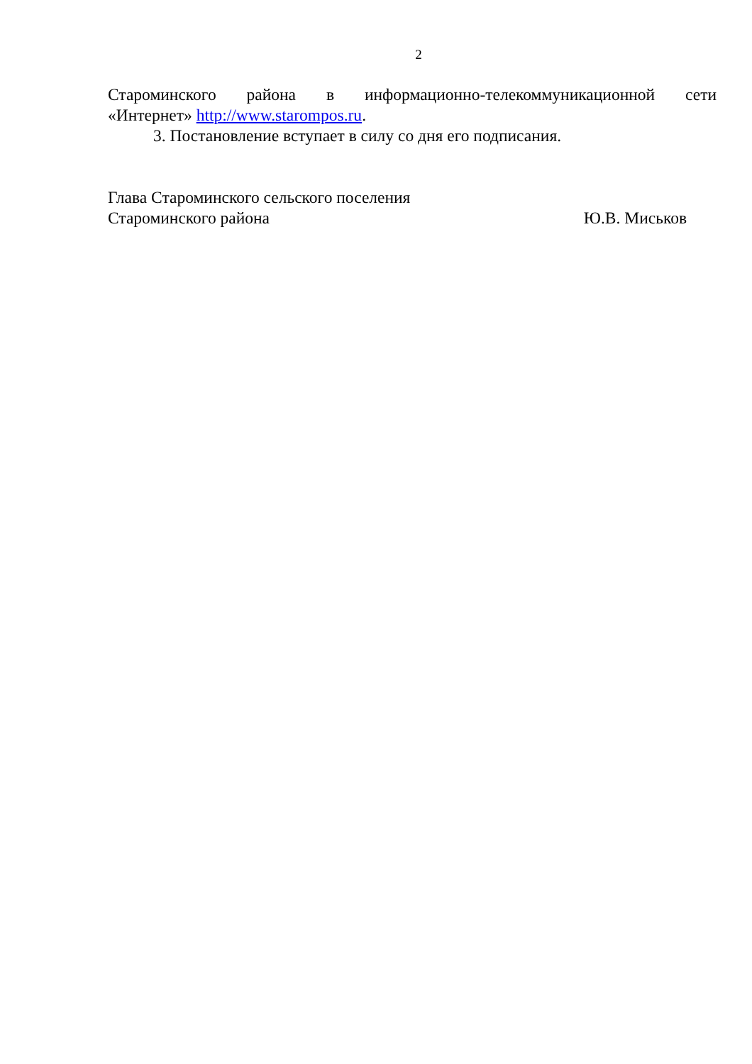2
Староминского района в информационно-телекоммуникационной сети
«Интернет» http://www.starompos.ru.
3. Постановление вступает в силу со дня его подписания.
Глава Староминского сельского поселения
Староминского района Ю.В. Миськов